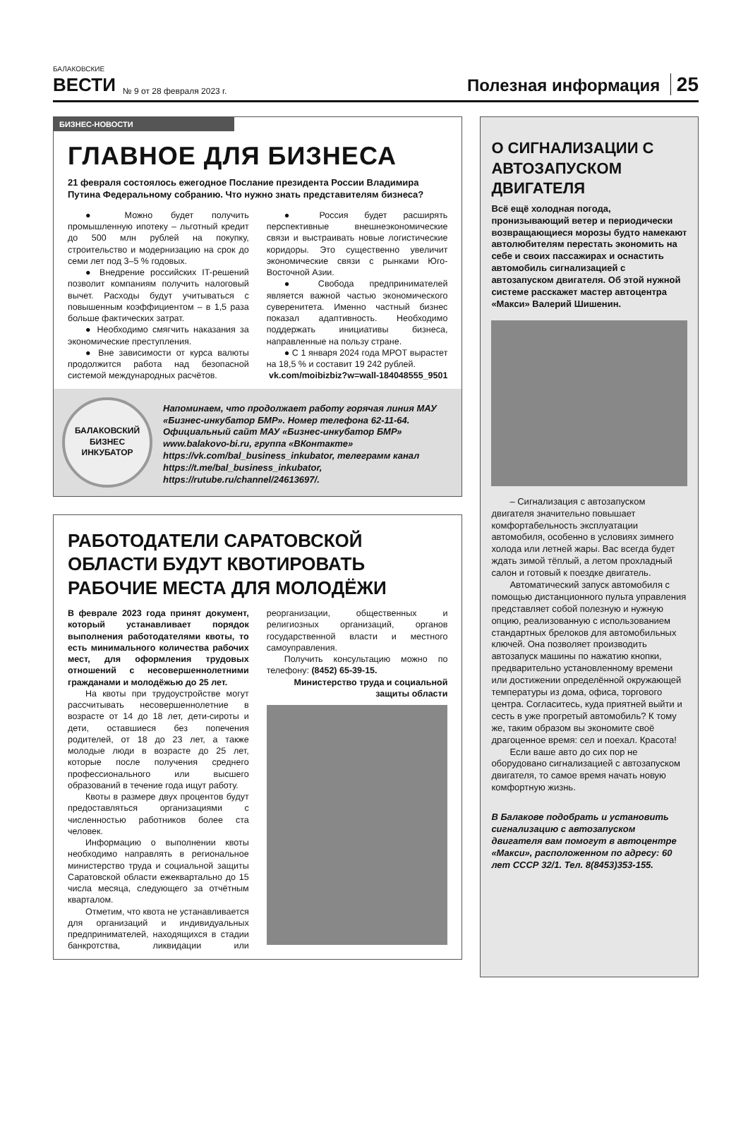БАЛАКОВСКИЕ
ВЕСТИ
№ 9 от 28 февраля 2023 г.
Полезная информация 25
БИЗНЕС-НОВОСТИ
ГЛАВНОЕ ДЛЯ БИЗНЕСА
21 февраля состоялось ежегодное Послание президента России Владимира Путина Федеральному собранию. Что нужно знать представителям бизнеса?
● Можно будет получить промышленную ипотеку – льготный кредит до 500 млн рублей на покупку, строительство и модернизацию на срок до семи лет под 3–5 % годовых.
● Внедрение российских IT-решений позволит компаниям получить налоговый вычет. Расходы будут учитываться с повышенным коэффициентом – в 1,5 раза больше фактических затрат.
● Необходимо смягчить наказания за экономические преступления.
● Вне зависимости от курса валюты продолжится работа над безопасной системой международных расчётов.
● Россия будет расширять перспективные внешнеэкономические связи и выстраивать новые логистические коридоры. Это существенно увеличит экономические связи с рынками Юго-Восточной Азии.
● Свобода предпринимателей является важной частью экономического суверенитета. Именно частный бизнес показал адаптивность. Необходимо поддержать инициативы бизнеса, направленные на пользу стране.
● С 1 января 2024 года МРОТ вырастет на 18,5 % и составит 19 242 рублей.
vk.com/moibizbiz?w=wall-184048555_9501
БАЛАКОВСКИЙ
БИЗНЕС
ИНКУБАТОР
Напоминаем, что продолжает работу горячая линия МАУ «Бизнес-инкубатор БМР». Номер телефона 62-11-64. Официальный сайт МАУ «Бизнес-инкубатор БМР» www.balakovo-bi.ru, группа «ВКонтакте» https://vk.com/bal_business_inkubator, телеграмм канал https://t.me/bal_business_inkubator, https://rutube.ru/channel/24613697/.
РАБОТОДАТЕЛИ САРАТОВСКОЙ ОБЛАСТИ БУДУТ КВОТИРОВАТЬ РАБОЧИЕ МЕСТА ДЛЯ МОЛОДЁЖИ
В феврале 2023 года принят документ, который устанавливает порядок выполнения работодателями квоты, то есть минимального количества рабочих мест, для оформления трудовых отношений с несовершеннолетними гражданами и молодёжью до 25 лет.
На квоты при трудоустройстве могут рассчитывать несовершеннолетние в возрасте от 14 до 18 лет, дети-сироты и дети, оставшиеся без попечения родителей, от 18 до 23 лет, а также молодые люди в возрасте до 25 лет, которые после получения среднего профессионального или высшего образований в течение года ищут работу.
Квоты в размере двух процентов будут предоставляться организациями с численностью работников более ста человек.
Информацию о выполнении квоты необходимо направлять в региональное министерство труда и социальной защиты Саратовской области ежеквартально до 15 числа месяца, следующего за отчётным кварталом.
Отметим, что квота не устанавливается для организаций и индивидуальных предпринимателей, находящихся в стадии банкротства, ликвидации или реорганизации, общественных и религиозных организаций, органов государственной власти и местного самоуправления.
Получить консультацию можно по телефону: (8452) 65-39-15.
Министерство труда и социальной защиты области
О СИГНАЛИЗАЦИИ С АВТОЗАПУСКОМ ДВИГАТЕЛЯ
Всё ещё холодная погода, пронизывающий ветер и периодически возвращающиеся морозы будто намекают автолюбителям перестать экономить на себе и своих пассажирах и оснастить автомобиль сигнализацией с автозапуском двигателя. Об этой нужной системе расскажет мастер автоцентра «Макси» Валерий Шишенин.
– Сигнализация с автозапуском двигателя значительно повышает комфортабельность эксплуатации автомобиля, особенно в условиях зимнего холода или летней жары. Вас всегда будет ждать зимой тёплый, а летом прохладный салон и готовый к поездке двигатель.
Автоматический запуск автомобиля с помощью дистанционного пульта управления представляет собой полезную и нужную опцию, реализованную с использованием стандартных брелоков для автомобильных ключей. Она позволяет производить автозапуск машины по нажатию кнопки, предварительно установленному времени или достижении определённой окружающей температуры из дома, офиса, торгового центра. Согласитесь, куда приятней выйти и сесть в уже прогретый автомобиль? К тому же, таким образом вы экономите своё драгоценное время: сел и поехал. Красота!
Если ваше авто до сих пор не оборудовано сигнализацией с автозапуском двигателя, то самое время начать новую комфортную жизнь.
В Балакове подобрать и установить сигнализацию с автозапуском двигателя вам помогут в автоцентре «Макси», расположенном по адресу: 60 лет СССР 32/1. Тел. 8(8453)353-155.